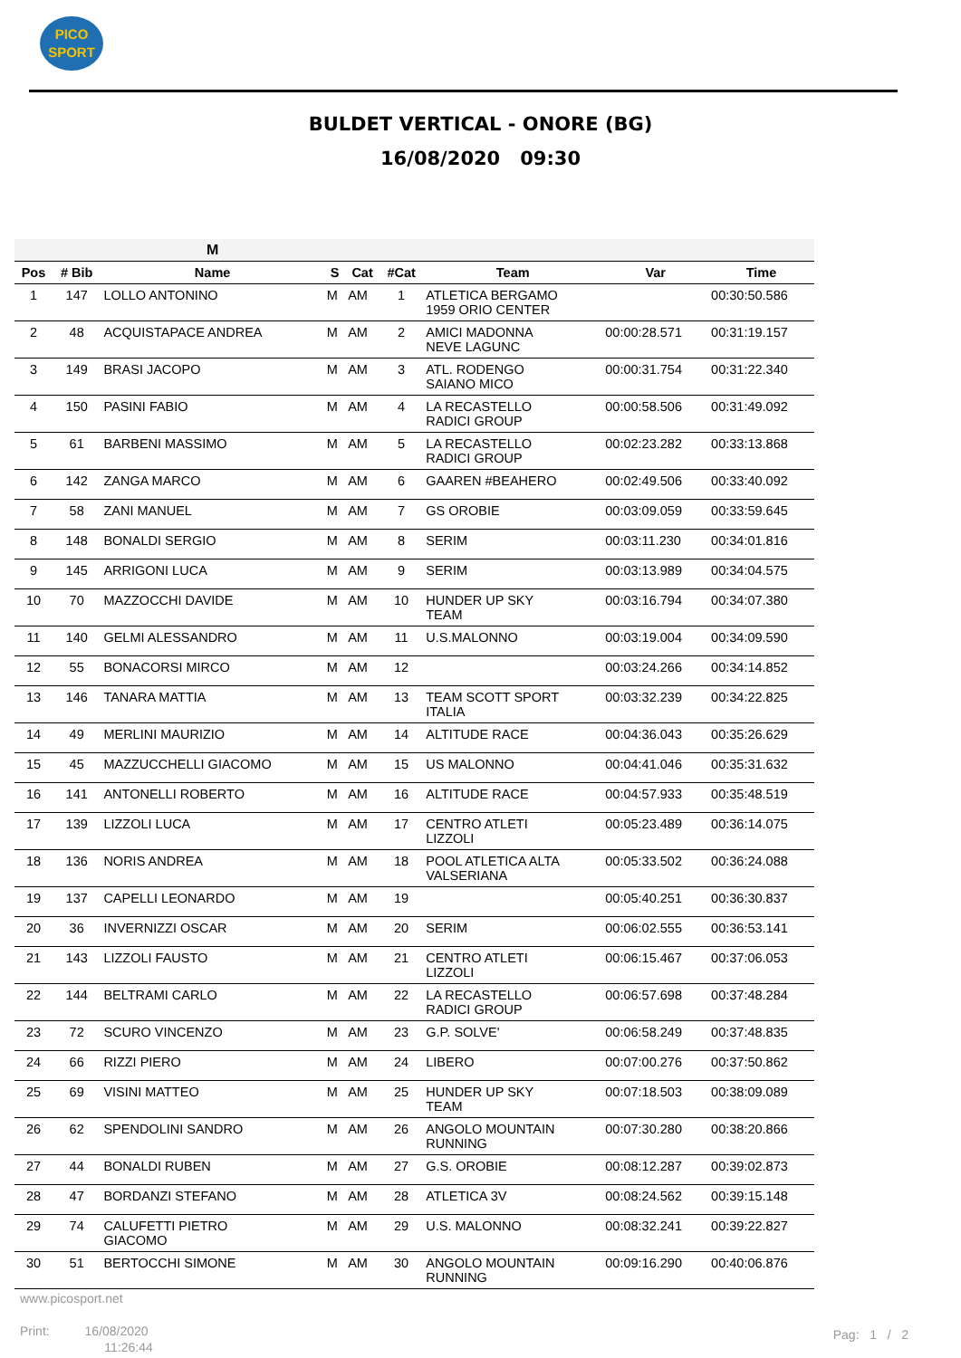PICO
SPORT
BULDET VERTICAL - ONORE (BG)
16/08/2020 09:30
| | | M | | | | | | |
| --- | --- | --- | --- | --- | --- | --- | --- | --- |
| Pos | # Bib | Name | S | Cat | #Cat | Team | Var | Time |
| 1 | 147 | LOLLO ANTONINO | M | AM | 1 | ATLETICA BERGAMO 1959 ORIO CENTER | | 00:30:50.586 |
| 2 | 48 | ACQUISTAPACE ANDREA | M | AM | 2 | AMICI MADONNA NEVE LAGUNC | 00:00:28.571 | 00:31:19.157 |
| 3 | 149 | BRASI JACOPO | M | AM | 3 | ATL. RODENGO SAIANO MICO | 00:00:31.754 | 00:31:22.340 |
| 4 | 150 | PASINI FABIO | M | AM | 4 | LA RECASTELLO RADICI GROUP | 00:00:58.506 | 00:31:49.092 |
| 5 | 61 | BARBENI MASSIMO | M | AM | 5 | LA RECASTELLO RADICI GROUP | 00:02:23.282 | 00:33:13.868 |
| 6 | 142 | ZANGA MARCO | M | AM | 6 | GAAREN #BEAHERO | 00:02:49.506 | 00:33:40.092 |
| 7 | 58 | ZANI MANUEL | M | AM | 7 | GS OROBIE | 00:03:09.059 | 00:33:59.645 |
| 8 | 148 | BONALDI SERGIO | M | AM | 8 | SERIM | 00:03:11.230 | 00:34:01.816 |
| 9 | 145 | ARRIGONI LUCA | M | AM | 9 | SERIM | 00:03:13.989 | 00:34:04.575 |
| 10 | 70 | MAZZOCCHI DAVIDE | M | AM | 10 | HUNDER UP SKY TEAM | 00:03:16.794 | 00:34:07.380 |
| 11 | 140 | GELMI ALESSANDRO | M | AM | 11 | U.S.MALONNO | 00:03:19.004 | 00:34:09.590 |
| 12 | 55 | BONACORSI MIRCO | M | AM | 12 | | 00:03:24.266 | 00:34:14.852 |
| 13 | 146 | TANARA MATTIA | M | AM | 13 | TEAM SCOTT SPORT ITALIA | 00:03:32.239 | 00:34:22.825 |
| 14 | 49 | MERLINI MAURIZIO | M | AM | 14 | ALTITUDE RACE | 00:04:36.043 | 00:35:26.629 |
| 15 | 45 | MAZZUCCHELLI GIACOMO | M | AM | 15 | US MALONNO | 00:04:41.046 | 00:35:31.632 |
| 16 | 141 | ANTONELLI ROBERTO | M | AM | 16 | ALTITUDE RACE | 00:04:57.933 | 00:35:48.519 |
| 17 | 139 | LIZZOLI LUCA | M | AM | 17 | CENTRO ATLETI LIZZOLI | 00:05:23.489 | 00:36:14.075 |
| 18 | 136 | NORIS ANDREA | M | AM | 18 | POOL ATLETICA ALTA VALSERIANA | 00:05:33.502 | 00:36:24.088 |
| 19 | 137 | CAPELLI LEONARDO | M | AM | 19 | | 00:05:40.251 | 00:36:30.837 |
| 20 | 36 | INVERNIZZI OSCAR | M | AM | 20 | SERIM | 00:06:02.555 | 00:36:53.141 |
| 21 | 143 | LIZZOLI FAUSTO | M | AM | 21 | CENTRO ATLETI LIZZOLI | 00:06:15.467 | 00:37:06.053 |
| 22 | 144 | BELTRAMI CARLO | M | AM | 22 | LA RECASTELLO RADICI GROUP | 00:06:57.698 | 00:37:48.284 |
| 23 | 72 | SCURO VINCENZO | M | AM | 23 | G.P. SOLVE' | 00:06:58.249 | 00:37:48.835 |
| 24 | 66 | RIZZI PIERO | M | AM | 24 | LIBERO | 00:07:00.276 | 00:37:50.862 |
| 25 | 69 | VISINI MATTEO | M | AM | 25 | HUNDER UP SKY TEAM | 00:07:18.503 | 00:38:09.089 |
| 26 | 62 | SPENDOLINI SANDRO | M | AM | 26 | ANGOLO MOUNTAIN RUNNING | 00:07:30.280 | 00:38:20.866 |
| 27 | 44 | BONALDI RUBEN | M | AM | 27 | G.S. OROBIE | 00:08:12.287 | 00:39:02.873 |
| 28 | 47 | BORDANZI STEFANO | M | AM | 28 | ATLETICA 3V | 00:08:24.562 | 00:39:15.148 |
| 29 | 74 | CALUFETTI PIETRO GIACOMO | M | AM | 29 | U.S. MALONNO | 00:08:32.241 | 00:39:22.827 |
| 30 | 51 | BERTOCCHI SIMONE | M | AM | 30 | ANGOLO MOUNTAIN RUNNING | 00:09:16.290 | 00:40:06.876 |
www.picosport.net
Print: 16/08/2020
11:26:44
Pag: 1 / 2